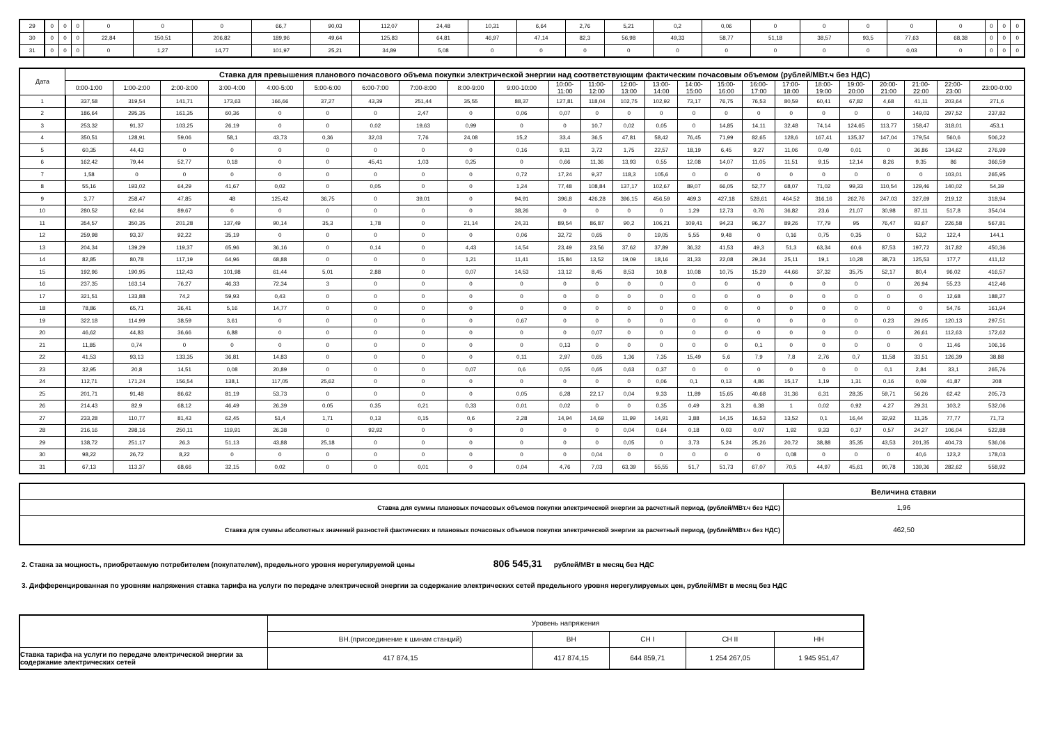| 29 | 0 | 0 | 0 | 0 | 0 | 0 | 66,7 | 90,03 | 112,07 | 24,48 | 10,31 | 6,64 | 2,76 | 5,21 | 0,2 | 0,06 | 0 | 0 | 0 | 0 | 0 | 0 | 0 | 0 |
| 30 | 0 | 0 | 0 | 22,84 | 150,51 | 206,82 | 189,96 | 49,64 | 125,83 | 64,81 | 46,97 | 47,14 | 82,3 | 56,98 | 49,33 | 58,77 | 51,18 | 38,57 | 93,5 | 77,63 | 68,38 | 0 | 0 | 0 |
| 31 | 0 | 0 | 0 | 0 | 1,27 | 14,77 | 101,97 | 25,21 | 34,89 | 5,08 | 0 | 0 | 0 | 0 | 0 | 0 | 0 | 0 | 0 | 0,03 | 0 | 0 | 0 | 0 |
| Дата | Ставка для превышения планового почасового объема покупки электрической энергии над соответствующим фактическим почасовым объемом (рублей/МВт.ч без НДС) | | | | | | | | | | | | | | | | | | | | | | | |
| --- | --- | --- | --- | --- | --- | --- | --- | --- | --- | --- | --- | --- | --- | --- | --- | --- | --- | --- | --- | --- | --- | --- | --- | --- |
| | 0:00-1:00 | 1:00-2:00 | 2:00-3:00 | 3:00-4:00 | 4:00-5:00 | 5:00-6:00 | 6:00-7:00 | 7:00-8:00 | 8:00-9:00 | 9:00-10:00 | 10:00- 11:00 | 11:00- 12:00 | 12:00- 13:00 | 13:00- 14:00 | 14:00- 15:00 | 15:00- 16:00 | 16:00- 17:00 | 17:00- 18:00 | 18:00- 19:00 | 19:00- 20:00 | 20:00- 21:00 | 21:00- 22:00 | 22:00- 23:00 | 23:00-0:00 |
| 1 | 337,58 | 319,54 | 141,71 | 173,63 | 166,66 | 37,27 | 43,39 | 251,44 | 35,55 | 88,37 | 127,81 | 118,04 | 102,75 | 102,92 | 73,17 | 76,75 | 76,53 | 80,59 | 60,41 | 67,82 | 4,68 | 41,11 | 203,64 | 271,6 |
| 2 | 186,64 | 295,35 | 161,35 | 60,36 | 0 | 0 | 0 | 2,47 | 0 | 0,06 | 0,07 | 0 | 0 | 0 | 0 | 0 | 0 | 0 | 0 | 0 | 0 | 149,03 | 297,52 | 237,82 |
| 3 | 253,32 | 91,37 | 103,25 | 26,19 | 0 | 0 | 0,02 | 19,63 | 0,99 | 0 | 0 | 10,7 | 0,02 | 0,05 | 0 | 14,85 | 14,11 | 32,48 | 74,14 | 124,65 | 113,77 | 158,47 | 318,01 | 453,1 |
| 4 | 350,51 | 128,91 | 59,06 | 58,1 | 43,73 | 0,36 | 32,03 | 7,76 | 24,08 | 15,2 | 33,4 | 36,5 | 47,81 | 58,42 | 76,45 | 71,99 | 82,65 | 128,6 | 167,41 | 135,37 | 147,04 | 179,54 | 560,6 | 506,22 |
| 5 | 60,35 | 44,43 | 0 | 0 | 0 | 0 | 0 | 0 | 0 | 0,16 | 9,11 | 3,72 | 1,75 | 22,57 | 18,19 | 6,45 | 9,27 | 11,06 | 0,49 | 0,01 | 0 | 36,86 | 134,62 | 276,99 |
| 6 | 162,42 | 79,44 | 52,77 | 0,18 | 0 | 0 | 45,41 | 1,03 | 0,25 | 0 | 0,66 | 11,36 | 13,93 | 0,55 | 12,08 | 14,07 | 11,05 | 11,51 | 9,15 | 12,14 | 8,26 | 9,35 | 86 | 366,59 |
| 7 | 1,58 | 0 | 0 | 0 | 0 | 0 | 0 | 0 | 0 | 0,72 | 17,24 | 9,37 | 118,3 | 105,6 | 0 | 0 | 0 | 0 | 0 | 0 | 0 | 0 | 103,01 | 265,95 |
| 8 | 55,16 | 193,02 | 64,29 | 41,67 | 0,02 | 0 | 0,05 | 0 | 0 | 1,24 | 77,48 | 108,84 | 137,17 | 102,67 | 89,07 | 66,05 | 52,77 | 68,07 | 71,02 | 99,33 | 110,54 | 129,46 | 140,02 | 54,39 |
| 9 | 3,77 | 258,47 | 47,85 | 48 | 125,42 | 36,75 | 0 | 39,01 | 0 | 94,91 | 396,8 | 426,28 | 396,15 | 456,59 | 469,3 | 427,18 | 528,61 | 464,52 | 316,16 | 262,76 | 247,03 | 327,69 | 219,12 | 318,94 |
| 10 | 280,52 | 62,64 | 89,67 | 0 | 0 | 0 | 0 | 0 | 0 | 38,26 | 0 | 0 | 0 | 0 | 1,29 | 12,73 | 0,76 | 36,82 | 23,6 | 21,07 | 30,98 | 87,11 | 517,8 | 354,04 |
| 11 | 354,57 | 350,35 | 201,28 | 137,49 | 90,14 | 35,3 | 1,78 | 0 | 21,14 | 24,31 | 89,54 | 86,87 | 90,2 | 106,21 | 109,41 | 94,23 | 96,27 | 89,26 | 77,79 | 95 | 76,47 | 93,67 | 226,58 | 567,81 |
| 12 | 259,98 | 93,37 | 92,22 | 35,19 | 0 | 0 | 0 | 0 | 0 | 0,06 | 32,72 | 0,65 | 0 | 19,05 | 5,55 | 9,48 | 0 | 0,16 | 0,75 | 0,35 | 0 | 53,2 | 122,4 | 144,1 |
| 13 | 204,34 | 139,29 | 119,37 | 65,96 | 36,16 | 0 | 0,14 | 0 | 4,43 | 14,54 | 23,49 | 23,56 | 37,62 | 37,89 | 36,32 | 41,53 | 49,3 | 51,3 | 63,34 | 60,6 | 87,53 | 197,72 | 317,82 | 450,36 |
| 14 | 82,85 | 80,78 | 117,19 | 64,96 | 68,88 | 0 | 0 | 0 | 1,21 | 11,41 | 15,84 | 13,52 | 19,09 | 18,16 | 31,33 | 22,08 | 29,34 | 25,11 | 19,1 | 10,28 | 38,73 | 125,53 | 177,7 | 411,12 |
| 15 | 192,96 | 190,95 | 112,43 | 101,98 | 61,44 | 5,01 | 2,88 | 0 | 0,07 | 14,53 | 13,12 | 8,45 | 8,53 | 10,8 | 10,08 | 10,75 | 15,29 | 44,66 | 37,32 | 35,75 | 52,17 | 80,4 | 96,02 | 416,57 |
| 16 | 237,35 | 163,14 | 76,27 | 46,33 | 72,34 | 3 | 0 | 0 | 0 | 0 | 0 | 0 | 0 | 0 | 0 | 0 | 0 | 0 | 0 | 0 | 0 | 26,94 | 55,23 | 412,46 |
| 17 | 321,51 | 133,88 | 74,2 | 59,93 | 0,43 | 0 | 0 | 0 | 0 | 0 | 0 | 0 | 0 | 0 | 0 | 0 | 0 | 0 | 0 | 0 | 0 | 0 | 12,68 | 188,27 |
| 18 | 78,86 | 65,71 | 36,41 | 5,16 | 14,77 | 0 | 0 | 0 | 0 | 0 | 0 | 0 | 0 | 0 | 0 | 0 | 0 | 0 | 0 | 0 | 0 | 0 | 54,76 | 161,94 |
| 19 | 322,18 | 114,99 | 38,59 | 3,61 | 0 | 0 | 0 | 0 | 0 | 0,67 | 0 | 0 | 0 | 0 | 0 | 0 | 0 | 0 | 0 | 0 | 0,23 | 29,05 | 120,13 | 297,51 |
| 20 | 46,62 | 44,83 | 36,66 | 6,88 | 0 | 0 | 0 | 0 | 0 | 0 | 0 | 0,07 | 0 | 0 | 0 | 0 | 0 | 0 | 0 | 0 | 0 | 26,61 | 112,63 | 172,62 |
| 21 | 11,85 | 0,74 | 0 | 0 | 0 | 0 | 0 | 0 | 0 | 0 | 0,13 | 0 | 0 | 0 | 0 | 0 | 0,1 | 0 | 0 | 0 | 0 | 0 | 11,46 | 106,16 |
| 22 | 41,53 | 93,13 | 133,35 | 36,81 | 14,83 | 0 | 0 | 0 | 0 | 0,11 | 2,97 | 0,65 | 1,36 | 7,35 | 15,49 | 5,6 | 7,9 | 7,8 | 2,76 | 0,7 | 11,58 | 33,51 | 126,39 | 38,88 |
| 23 | 32,95 | 20,8 | 14,51 | 0,08 | 20,89 | 0 | 0 | 0 | 0,07 | 0,6 | 0,55 | 0,65 | 0,63 | 0,37 | 0 | 0 | 0 | 0 | 0 | 0 | 0,1 | 2,84 | 33,1 | 265,76 |
| 24 | 112,71 | 171,24 | 156,54 | 138,1 | 117,05 | 25,62 | 0 | 0 | 0 | 0 | 0 | 0 | 0 | 0,06 | 0,1 | 0,13 | 4,86 | 15,17 | 1,19 | 1,31 | 0,16 | 0,09 | 41,87 | 208 |
| 25 | 201,71 | 91,48 | 86,62 | 81,19 | 53,73 | 0 | 0 | 0 | 0 | 0,05 | 6,28 | 22,17 | 0,04 | 9,33 | 11,89 | 15,65 | 40,68 | 31,36 | 6,31 | 28,35 | 59,71 | 56,26 | 62,42 | 205,73 |
| 26 | 214,43 | 82,9 | 68,12 | 46,49 | 26,39 | 0,05 | 0,35 | 0,21 | 0,33 | 0,01 | 0,02 | 0 | 0 | 0,35 | 0,49 | 3,21 | 6,38 | 1 | 0,02 | 0,92 | 4,27 | 29,31 | 103,2 | 532,06 |
| 27 | 233,28 | 110,77 | 81,43 | 62,45 | 51,4 | 1,71 | 0,13 | 0,15 | 0,6 | 2,28 | 14,94 | 14,69 | 11,99 | 14,91 | 3,88 | 14,15 | 16,53 | 13,52 | 0,1 | 16,44 | 32,92 | 11,35 | 77,77 | 71,73 |
| 28 | 216,16 | 298,16 | 250,11 | 119,91 | 26,38 | 0 | 92,92 | 0 | 0 | 0 | 0 | 0 | 0,04 | 0,64 | 0,18 | 0,03 | 0,07 | 1,92 | 9,33 | 0,37 | 0,57 | 24,27 | 106,04 | 522,88 |
| 29 | 138,72 | 251,17 | 26,3 | 51,13 | 43,88 | 25,18 | 0 | 0 | 0 | 0 | 0 | 0 | 0,05 | 0 | 3,73 | 5,24 | 25,26 | 20,72 | 38,88 | 35,35 | 43,53 | 201,35 | 404,73 | 536,06 |
| 30 | 98,22 | 26,72 | 8,22 | 0 | 0 | 0 | 0 | 0 | 0 | 0 | 0 | 0,04 | 0 | 0 | 0 | 0 | 0 | 0,08 | 0 | 0 | 0 | 40,6 | 123,2 | 178,03 |
| 31 | 67,13 | 113,37 | 68,66 | 32,15 | 0,02 | 0 | 0 | 0,01 | 0 | 0,04 | 4,76 | 7,03 | 63,39 | 55,55 | 51,7 | 51,73 | 67,07 | 70,5 | 44,97 | 45,61 | 90,78 | 139,36 | 282,62 | 558,92 |
| | Величина ставки |
| Ставка для суммы плановых почасовых объемов покупки электрической энергии за расчетный период, (рублей/МВт.ч без НДС) | 1,96 |
| Ставка для суммы абсолютных значений разностей фактических и плановых почасовых объемов покупки электрической энергии за расчетный период, (рублей/МВт.ч без НДС) | 462,50 |
2. Ставка за мощность, приобретаемую потребителем (покупателем), предельного уровня нерегулируемой цены 806 545,31 рублей/МВт в месяц без НДС
3. Дифференцированная по уровням напряжения ставка тарифа на услуги по передаче электрической энергии за содержание электрических сетей предельного уровня нерегулируемых цен, рублей/МВт в месяц без НДС
| | Уровень напряжения | | | | |
| | ВН.(присоединение к шинам станций) | ВН | СН I | СН II | НН |
| Ставка тарифа на услуги по передаче электрической энергии за содержание электрических сетей | 417 874,15 | 417 874,15 | 644 859,71 | 1 254 267,05 | 1 945 951,47 |